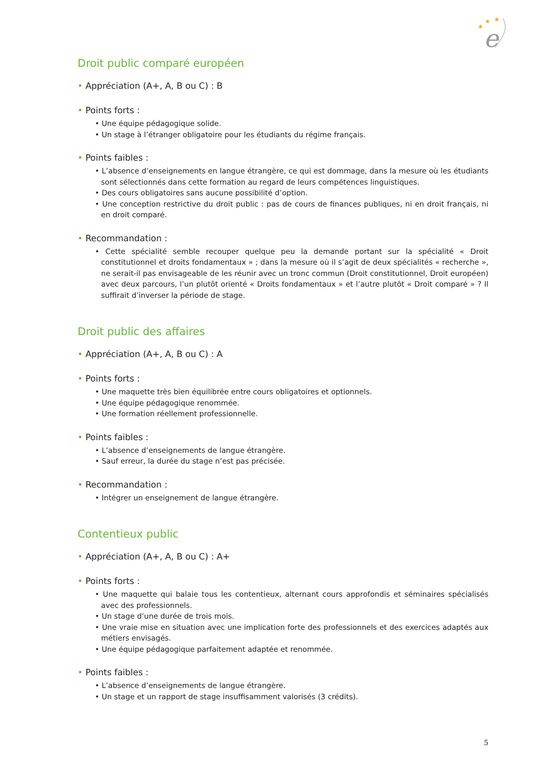★
★
★
e
Droit public comparé européen
• Appréciation (A+, A, B ou C) : B
• Points forts :
• Une équipe pédagogique solide.
• Un stage à l’étranger obligatoire pour les étudiants du régime français.
• Points faibles :
• L’absence d’enseignements en langue étrangère, ce qui est dommage, dans la mesure où les étudiants sont sélectionnés dans cette formation au regard de leurs compétences linguistiques.
• Des cours obligatoires sans aucune possibilité d’option.
• Une conception restrictive du droit public : pas de cours de finances publiques, ni en droit français, ni en droit comparé.
• Recommandation :
• Cette spécialité semble recouper quelque peu la demande portant sur la spécialité « Droit constitutionnel et droits fondamentaux » ; dans la mesure où il s’agit de deux spécialités « recherche », ne serait-il pas envisageable de les réunir avec un tronc commun (Droit constitutionnel, Droit européen) avec deux parcours, l’un plutôt orienté « Droits fondamentaux » et l’autre plutôt « Droit comparé » ? Il suffirait d’inverser la période de stage.
Droit public des affaires
• Appréciation (A+, A, B ou C) : A
• Points forts :
• Une maquette très bien équilibrée entre cours obligatoires et optionnels.
• Une équipe pédagogique renommée.
• Une formation réellement professionnelle.
• Points faibles :
• L’absence d’enseignements de langue étrangère.
• Sauf erreur, la durée du stage n’est pas précisée.
• Recommandation :
• Intégrer un enseignement de langue étrangère.
Contentieux public
• Appréciation (A+, A, B ou C) : A+
• Points forts :
• Une maquette qui balaie tous les contentieux, alternant cours approfondis et séminaires spécialisés avec des professionnels.
• Un stage d’une durée de trois mois.
• Une vraie mise en situation avec une implication forte des professionnels et des exercices adaptés aux métiers envisagés.
• Une équipe pédagogique parfaitement adaptée et renommée.
• Points faibles :
• L’absence d’enseignements de langue étrangère.
• Un stage et un rapport de stage insuffisamment valorisés (3 crédits).
5